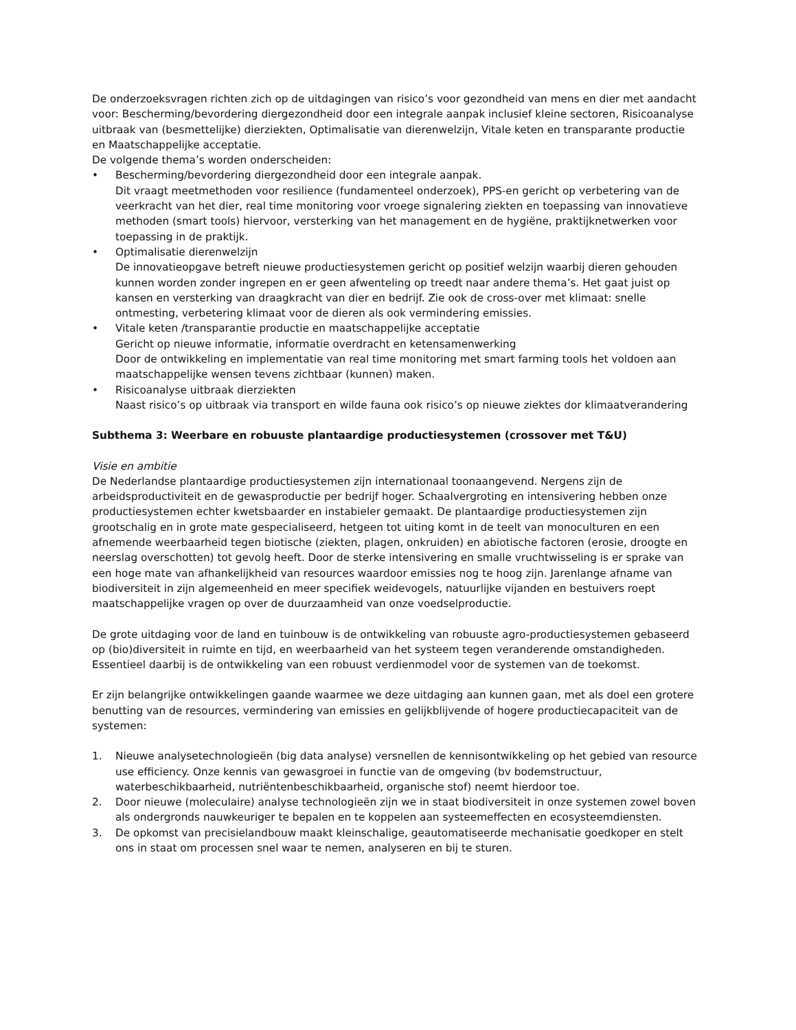De onderzoeksvragen richten zich op de uitdagingen van risico’s voor gezondheid van mens en dier met aandacht voor: Bescherming/bevordering diergezondheid door een integrale aanpak inclusief kleine sectoren, Risicoanalyse uitbraak van (besmettelijke) dierziekten, Optimalisatie van dierenwelzijn, Vitale keten en transparante productie en Maatschappelijke acceptatie.
De volgende thema’s worden onderscheiden:
• Bescherming/bevordering diergezondheid door een integrale aanpak.
Dit vraagt meetmethoden voor resilience (fundamenteel onderzoek), PPS-en gericht op verbetering van de veerkracht van het dier, real time monitoring voor vroege signalering ziekten en toepassing van innovatieve methoden (smart tools) hiervoor, versterking van het management en de hygiëne, praktijknetwerken voor toepassing in de praktijk.
• Optimalisatie dierenwelzijn
De innovatieopgave betreft nieuwe productiesystemen gericht op positief welzijn waarbij dieren gehouden kunnen worden zonder ingrepen en er geen afwenteling op treedt naar andere thema’s. Het gaat juist op kansen en versterking van draagkracht van dier en bedrijf. Zie ook de cross-over met klimaat: snelle ontmesting, verbetering klimaat voor de dieren als ook vermindering emissies.
• Vitale keten /transparantie productie en maatschappelijke acceptatie
Gericht op nieuwe informatie, informatie overdracht en ketensamenwerking
Door de ontwikkeling en implementatie van real time monitoring met smart farming tools het voldoen aan maatschappelijke wensen tevens zichtbaar (kunnen) maken.
• Risicoanalyse uitbraak dierziekten
Naast risico’s op uitbraak via transport en wilde fauna ook risico’s op nieuwe ziektes dor klimaatverandering
Subthema 3: Weerbare en robuuste plantaardige productiesystemen (crossover met T&U)
Visie en ambitie
De Nederlandse plantaardige productiesystemen zijn internationaal toonaangevend. Nergens zijn de arbeidsproductiviteit en de gewasproductie per bedrijf hoger. Schaalvergroting en intensivering hebben onze productiesystemen echter kwetsbaarder en instabieler gemaakt. De plantaardige productiesystemen zijn grootschalig en in grote mate gespecialiseerd, hetgeen tot uiting komt in de teelt van monoculturen en een afnemende weerbaarheid tegen biotische (ziekten, plagen, onkruiden) en abiotische factoren (erosie, droogte en neerslag overschotten) tot gevolg heeft. Door de sterke intensivering en smalle vruchtwisseling is er sprake van een hoge mate van afhankelijkheid van resources waardoor emissies nog te hoog zijn. Jarenlange afname van biodiversiteit in zijn algemeenheid en meer specifiek weidevogels, natuurlijke vijanden en bestuivers roept maatschappelijke vragen op over de duurzaamheid van onze voedselproductie.
De grote uitdaging voor de land en tuinbouw is de ontwikkeling van robuuste agro-productiesystemen gebaseerd op (bio)diversiteit in ruimte en tijd, en weerbaarheid van het systeem tegen veranderende omstandigheden. Essentieel daarbij is de ontwikkeling van een robuust verdienmodel voor de systemen van de toekomst.
Er zijn belangrijke ontwikkelingen gaande waarmee we deze uitdaging aan kunnen gaan, met als doel een grotere benutting van de resources, vermindering van emissies en gelijkblijvende of hogere productiecapaciteit van de systemen:
1. Nieuwe analysetechnologieën (big data analyse) versnellen de kennisontwikkeling op het gebied van resource use efficiency. Onze kennis van gewasgroei in functie van de omgeving (bv bodemstructuur, waterbeschikbaarheid, nutriëntenbeschikbaarheid, organische stof) neemt hierdoor toe.
2. Door nieuwe (moleculaire) analyse technologieën zijn we in staat biodiversiteit in onze systemen zowel boven als ondergronds nauwkeuriger te bepalen en te koppelen aan systeemeffecten en ecosysteemdiensten.
3. De opkomst van precisielandbouw maakt kleinschalige, geautomatiseerde mechanisatie goedkoper en stelt ons in staat om processen snel waar te nemen, analyseren en bij te sturen.